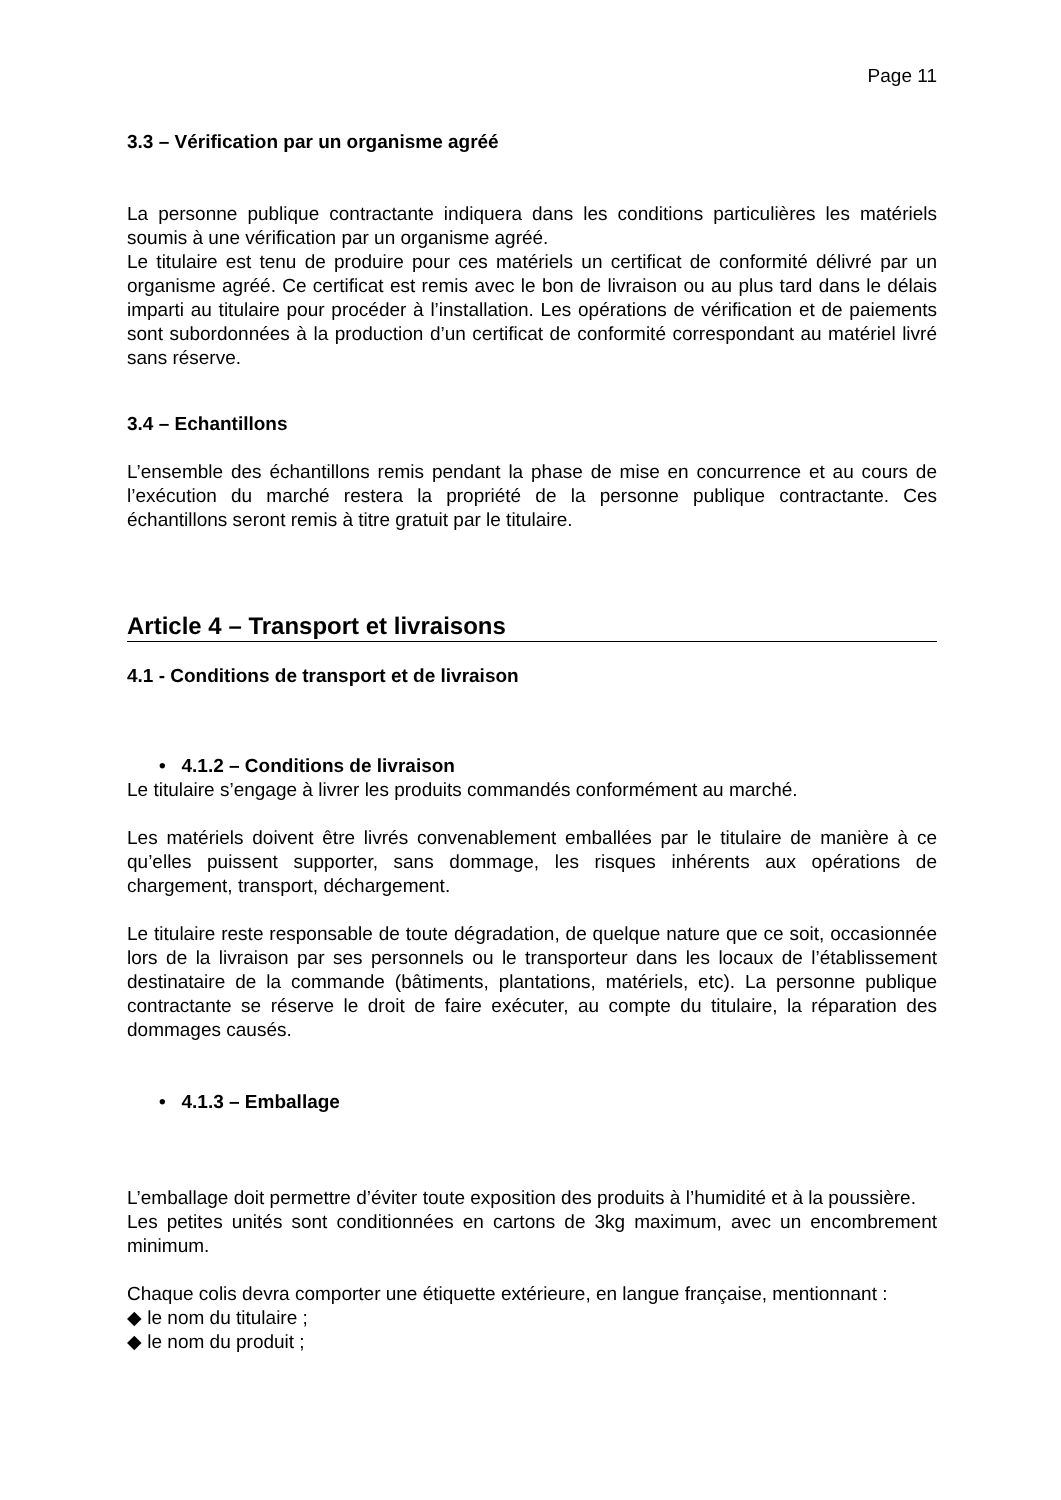Page 11
3.3 – Vérification par un organisme agréé
La personne publique contractante indiquera dans les conditions particulières les matériels soumis à une vérification par un organisme agréé.
Le titulaire est tenu de produire pour ces matériels un certificat de conformité délivré par un organisme agréé. Ce certificat est remis avec le bon de livraison ou au plus tard dans le délais imparti au titulaire pour procéder à l’installation. Les opérations de vérification et de paiements sont subordonnées à la production d’un certificat de conformité correspondant au matériel livré sans réserve.
3.4 – Echantillons
L’ensemble des échantillons remis pendant la phase de mise en concurrence et au cours de l’exécution du marché restera la propriété de la personne publique contractante. Ces échantillons seront remis à titre gratuit par le titulaire.
Article 4 – Transport et livraisons
4.1 - Conditions de transport et de livraison
• 4.1.2 – Conditions de livraison
Le titulaire s’engage à livrer les produits commandés conformément au marché.
Les matériels doivent être livrés convenablement emballées par le titulaire de manière à ce qu’elles puissent supporter, sans dommage, les risques inhérents aux opérations de chargement, transport, déchargement.
Le titulaire reste responsable de toute dégradation, de quelque nature que ce soit, occasionnée lors de la livraison par ses personnels ou le transporteur dans les locaux de l’établissement destinataire de la commande (bâtiments, plantations, matériels, etc). La personne publique contractante se réserve le droit de faire exécuter, au compte du titulaire, la réparation des dommages causés.
• 4.1.3 – Emballage
L’emballage doit permettre d’éviter toute exposition des produits à l’humidité et à la poussière.
Les petites unités sont conditionnées en cartons de 3kg maximum, avec un encombrement minimum.
Chaque colis devra comporter une étiquette extérieure, en langue française, mentionnant :
◆ le nom du titulaire ;
◆ le nom du produit ;